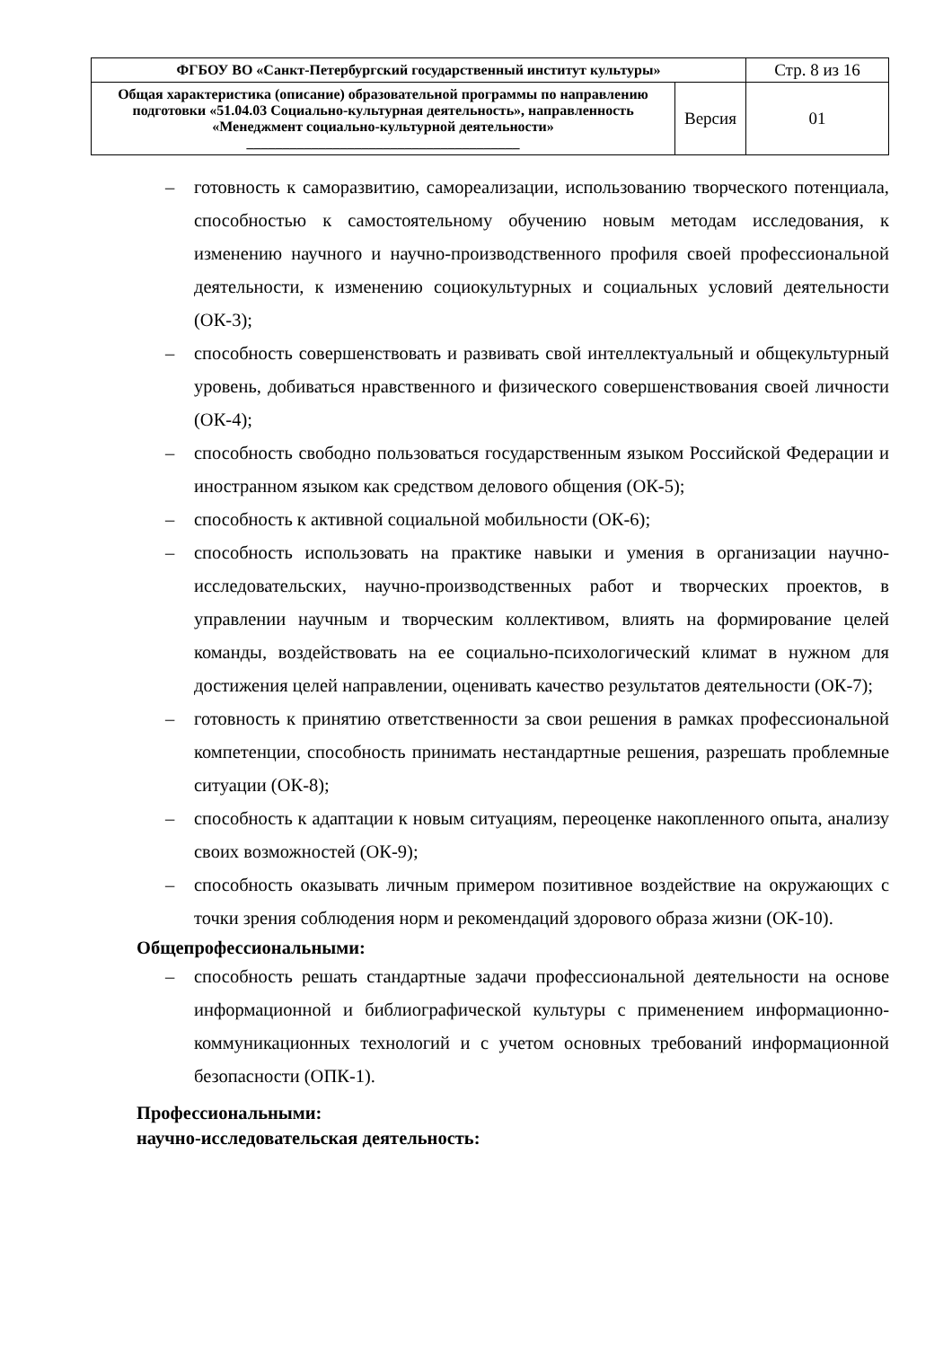| ФГБОУ ВО «Санкт-Петербургский государственный институт культуры» | | Стр. 8 из 16 |
| Общая характеристика (описание) образовательной программы по направлению подготовки «51.04.03 Социально-культурная деятельность», направленность «Менеджмент социально-культурной деятельности» ______________________________________ | Версия | 01 |
– готовность к саморазвитию, самореализации, использованию творческого потенциала, способностью к самостоятельному обучению новым методам исследования, к изменению научного и научно-производственного профиля своей профессиональной деятельности, к изменению социокультурных и социальных условий деятельности (ОК-3);
– способность совершенствовать и развивать свой интеллектуальный и общекультурный уровень, добиваться нравственного и физического совершенствования своей личности (ОК-4);
– способность свободно пользоваться государственным языком Российской Федерации и иностранном языком как средством делового общения (ОК-5);
– способность к активной социальной мобильности (ОК-6);
– способность использовать на практике навыки и умения в организации научно-исследовательских, научно-производственных работ и творческих проектов, в управлении научным и творческим коллективом, влиять на формирование целей команды, воздействовать на ее социально-психологический климат в нужном для достижения целей направлении, оценивать качество результатов деятельности (ОК-7);
– готовность к принятию ответственности за свои решения в рамках профессиональной компетенции, способность принимать нестандартные решения, разрешать проблемные ситуации (ОК-8);
– способность к адаптации к новым ситуациям, переоценке накопленного опыта, анализу своих возможностей (ОК-9);
– способность оказывать личным примером позитивное воздействие на окружающих с точки зрения соблюдения норм и рекомендаций здорового образа жизни (ОК-10).
Общепрофессиональными:
– способность решать стандартные задачи профессиональной деятельности на основе информационной и библиографической культуры с применением информационно-коммуникационных технологий и с учетом основных требований информационной безопасности (ОПК-1).
Профессиональными:
научно-исследовательская деятельность: